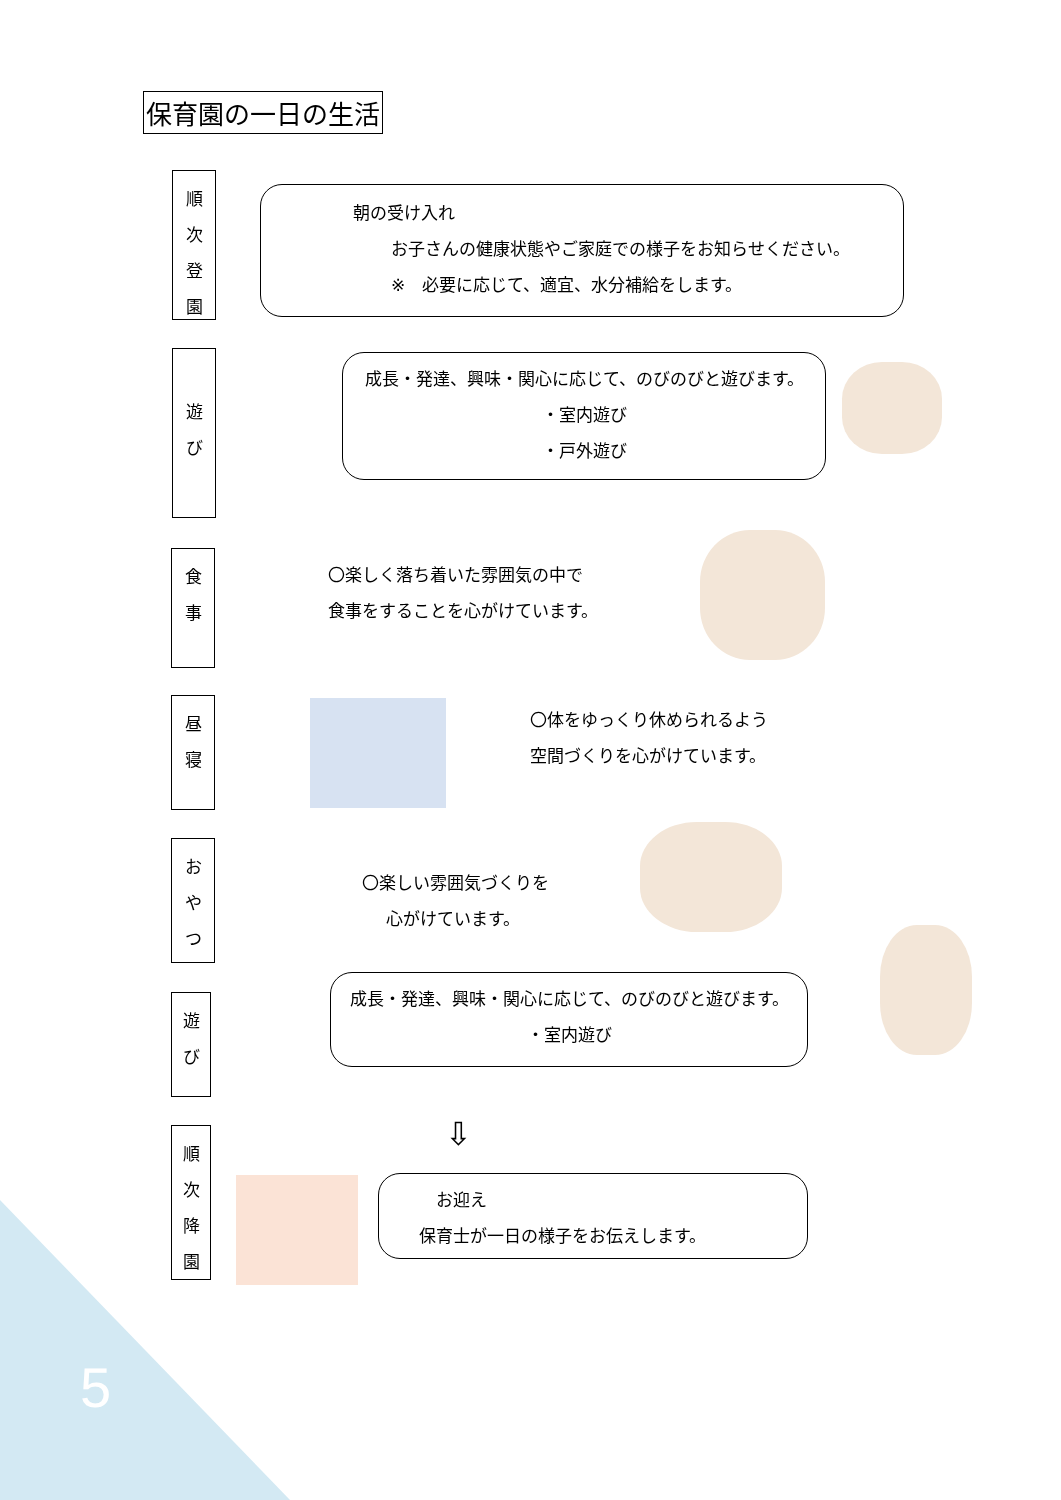保育園の一日の生活
順
次
登
園
朝の受け入れ
お子さんの健康状態やご家庭での様子をお知らせください。
※　必要に応じて、適宜、水分補給をします。
遊
び
成長・発達、興味・関心に応じて、のびのびと遊びます。
・室内遊び
・戸外遊び
食
事
〇楽しく落ち着いた雰囲気の中で
食事をすることを心がけています。
昼
寝
〇体をゆっくり休められるよう
空間づくりを心がけています。
お
や
つ
〇楽しい雰囲気づくりを
心がけています。
遊
び
成長・発達、興味・関心に応じて、のびのびと遊びます。
・室内遊び
⇩
順
次
降
園
　お迎え
保育士が一日の様子をお伝えします。
5